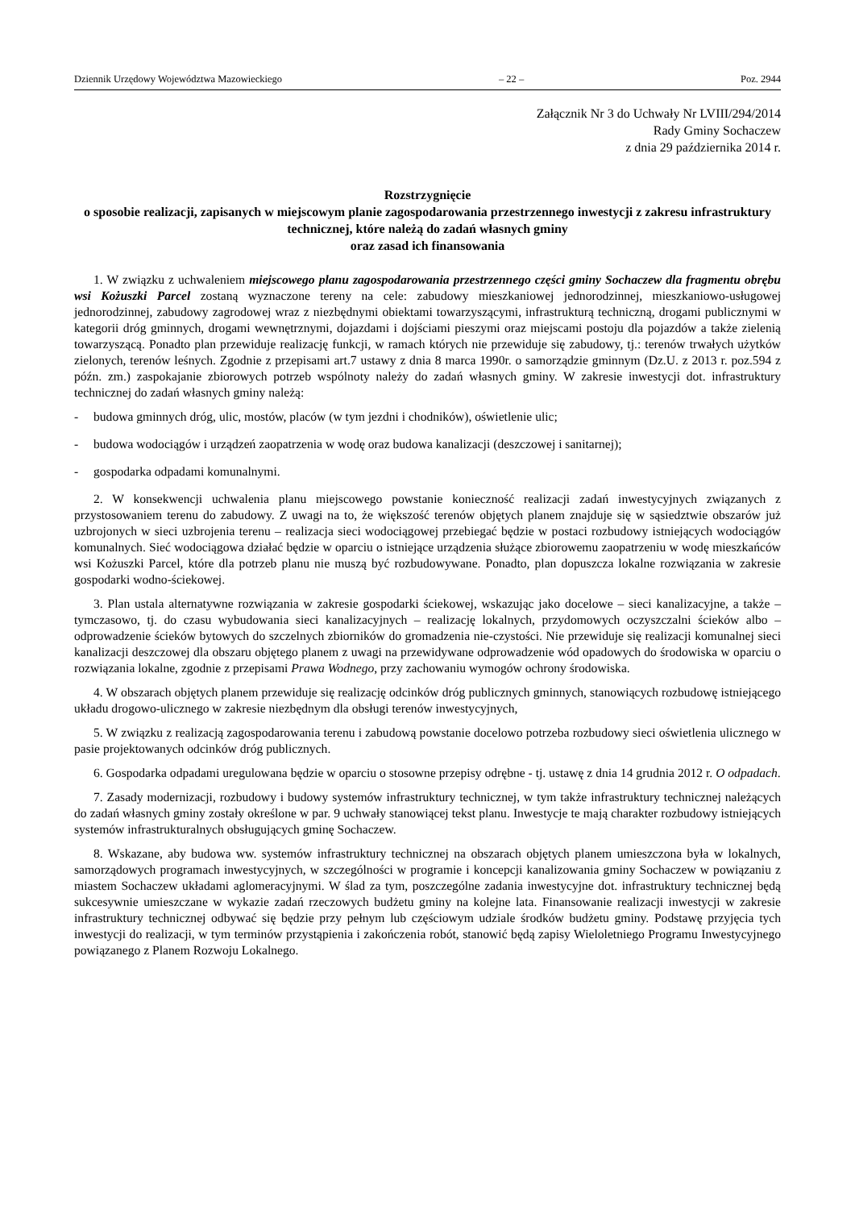Dziennik Urzędowy Województwa Mazowieckiego – 22 – Poz. 2944
Załącznik Nr 3 do Uchwały Nr LVIII/294/2014
Rady Gminy Sochaczew
z dnia 29 października 2014 r.
Rozstrzygnięcie
o sposobie realizacji, zapisanych w miejscowym planie zagospodarowania przestrzennego inwestycji z zakresu infrastruktury technicznej, które należą do zadań własnych gminy
oraz zasad ich finansowania
1. W związku z uchwaleniem miejscowego planu zagospodarowania przestrzennego części gminy Sochaczew dla fragmentu obrębu wsi Kożuszki Parcel zostaną wyznaczone tereny na cele: zabudowy mieszkaniowej jednorodzinnej, mieszkaniowo-usługowej jednorodzinnej, zabudowy zagrodowej wraz z niezbędnymi obiektami towarzyszącymi, infrastrukturą techniczną, drogami publicznymi w kategorii dróg gminnych, drogami wewnętrznymi, dojazdami i dojściami pieszymi oraz miejscami postoju dla pojazdów a także zielenią towarzyszącą. Ponadto plan przewiduje realizację funkcji, w ramach których nie przewiduje się zabudowy, tj.: terenów trwałych użytków zielonych, terenów leśnych. Zgodnie z przepisami art.7 ustawy z dnia 8 marca 1990r. o samorządzie gminnym (Dz.U. z 2013 r. poz.594 z późn. zm.) zaspokajanie zbiorowych potrzeb wspólnoty należy do zadań własnych gminy. W zakresie inwestycji dot. infrastruktury technicznej do zadań własnych gminy należą:
- budowa gminnych dróg, ulic, mostów, placów (w tym jezdni i chodników), oświetlenie ulic;
- budowa wodociągów i urządzeń zaopatrzenia w wodę oraz budowa kanalizacji (deszczowej i sanitarnej);
- gospodarka odpadami komunalnymi.
2. W konsekwencji uchwalenia planu miejscowego powstanie konieczność realizacji zadań inwestycyjnych związanych z przystosowaniem terenu do zabudowy. Z uwagi na to, że większość terenów objętych planem znajduje się w sąsiedztwie obszarów już uzbrojonych w sieci uzbrojenia terenu – realizacja sieci wodociągowej przebiegać będzie w postaci rozbudowy istniejących wodociągów komunalnych. Sieć wodociągowa działać będzie w oparciu o istniejące urządzenia służące zbiorowemu zaopatrzeniu w wodę mieszkańców wsi Kożuszki Parcel, które dla potrzeb planu nie muszą być rozbudowywane. Ponadto, plan dopuszcza lokalne rozwiązania w zakresie gospodarki wodno-ściekowej.
3. Plan ustala alternatywne rozwiązania w zakresie gospodarki ściekowej, wskazując jako docelowe – sieci kanalizacyjne, a także – tymczasowo, tj. do czasu wybudowania sieci kanalizacyjnych – realizację lokalnych, przydomowych oczyszczalni ścieków albo – odprowadzenie ścieków bytowych do szczelnych zbiorników do gromadzenia nie-czystości. Nie przewiduje się realizacji komunalnej sieci kanalizacji deszczowej dla obszaru objętego planem z uwagi na przewidywane odprowadzenie wód opadowych do środowiska w oparciu o rozwiązania lokalne, zgodnie z przepisami Prawa Wodnego, przy zachowaniu wymogów ochrony środowiska.
4. W obszarach objętych planem przewiduje się realizację odcinków dróg publicznych gminnych, stanowiących rozbudowę istniejącego układu drogowo-ulicznego w zakresie niezbędnym dla obsługi terenów inwestycyjnych,
5. W związku z realizacją zagospodarowania terenu i zabudową powstanie docelowo potrzeba rozbudowy sieci oświetlenia ulicznego w pasie projektowanych odcinków dróg publicznych.
6. Gospodarka odpadami uregulowana będzie w oparciu o stosowne przepisy odrębne - tj. ustawę z dnia 14 grudnia 2012 r. O odpadach.
7. Zasady modernizacji, rozbudowy i budowy systemów infrastruktury technicznej, w tym także infrastruktury technicznej należących do zadań własnych gminy zostały określone w par. 9 uchwały stanowiącej tekst planu. Inwestycje te mają charakter rozbudowy istniejących systemów infrastrukturalnych obsługujących gminę Sochaczew.
8. Wskazane, aby budowa ww. systemów infrastruktury technicznej na obszarach objętych planem umieszczona była w lokalnych, samorządowych programach inwestycyjnych, w szczególności w programie i koncepcji kanalizowania gminy Sochaczew w powiązaniu z miastem Sochaczew układami aglomeracyjnymi. W ślad za tym, poszczególne zadania inwestycyjne dot. infrastruktury technicznej będą sukcesywnie umieszczane w wykazie zadań rzeczowych budżetu gminy na kolejne lata. Finansowanie realizacji inwestycji w zakresie infrastruktury technicznej odbywać się będzie przy pełnym lub częściowym udziale środków budżetu gminy. Podstawę przyjęcia tych inwestycji do realizacji, w tym terminów przystąpienia i zakończenia robót, stanowić będą zapisy Wieloletniego Programu Inwestycyjnego powiązanego z Planem Rozwoju Lokalnego.